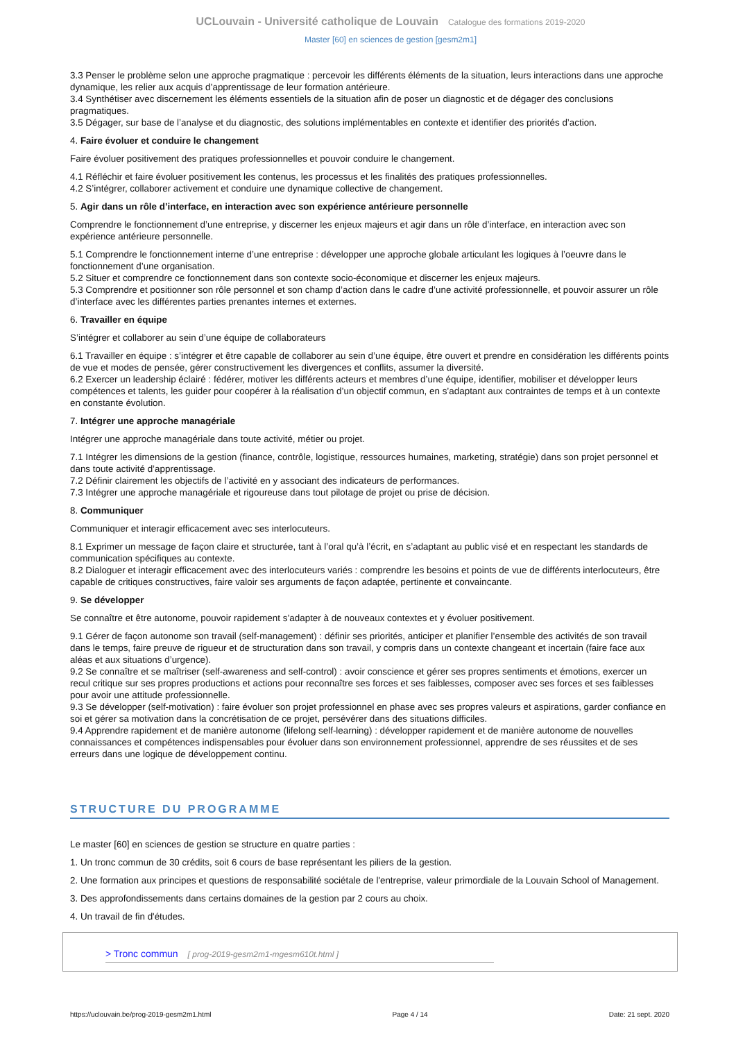UCLouvain - Université catholique de Louvain Catalogue des formations 2019-2020
Master [60] en sciences de gestion [gesm2m1]
3.3 Penser le problème selon une approche pragmatique : percevoir les différents éléments de la situation, leurs interactions dans une approche dynamique, les relier aux acquis d’apprentissage de leur formation antérieure.
3.4 Synthétiser avec discernement les éléments essentiels de la situation afin de poser un diagnostic et de dégager des conclusions pragmatiques.
3.5 Dégager, sur base de l’analyse et du diagnostic, des solutions implémentables en contexte et identifier des priorités d’action.
4. Faire évoluer et conduire le changement
Faire évoluer positivement des pratiques professionnelles et pouvoir conduire le changement.
4.1 Réfléchir et faire évoluer positivement les contenus, les processus et les finalités des pratiques professionnelles.
4.2 S’intégrer, collaborer activement et conduire une dynamique collective de changement.
5. Agir dans un rôle d’interface, en interaction avec son expérience antérieure personnelle
Comprendre le fonctionnement d’une entreprise, y discerner les enjeux majeurs et agir dans un rôle d’interface, en interaction avec son expérience antérieure personnelle.
5.1 Comprendre le fonctionnement interne d’une entreprise : développer une approche globale articulant les logiques à l’oeuvre dans le fonctionnement d’une organisation.
5.2 Situer et comprendre ce fonctionnement dans son contexte socio-économique et discerner les enjeux majeurs.
5.3 Comprendre et positionner son rôle personnel et son champ d’action dans le cadre d’une activité professionnelle, et pouvoir assurer un rôle d’interface avec les différentes parties prenantes internes et externes.
6. Travailler en équipe
S’intégrer et collaborer au sein d’une équipe de collaborateurs
6.1 Travailler en équipe : s’intégrer et être capable de collaborer au sein d’une équipe, être ouvert et prendre en considération les différents points de vue et modes de pensée, gérer constructivement les divergences et conflits, assumer la diversité.
6.2 Exercer un leadership éclairé : fédérer, motiver les différents acteurs et membres d’une équipe, identifier, mobiliser et développer leurs compétences et talents, les guider pour coopérer à la réalisation d’un objectif commun, en s’adaptant aux contraintes de temps et à un contexte en constante évolution.
7. Intégrer une approche managériale
Intégrer une approche managériale dans toute activité, métier ou projet.
7.1 Intégrer les dimensions de la gestion (finance, contrôle, logistique, ressources humaines, marketing, stratégie) dans son projet personnel et dans toute activité d’apprentissage.
7.2 Définir clairement les objectifs de l’activité en y associant des indicateurs de performances.
7.3 Intégrer une approche managériale et rigoureuse dans tout pilotage de projet ou prise de décision.
8. Communiquer
Communiquer et interagir efficacement avec ses interlocuteurs.
8.1 Exprimer un message de façon claire et structurée, tant à l’oral qu’à l’écrit, en s’adaptant au public visé et en respectant les standards de communication spécifiques au contexte.
8.2 Dialoguer et interagir efficacement avec des interlocuteurs variés : comprendre les besoins et points de vue de différents interlocuteurs, être capable de critiques constructives, faire valoir ses arguments de façon adaptée, pertinente et convaincante.
9. Se développer
Se connaître et être autonome, pouvoir rapidement s’adapter à de nouveaux contextes et y évoluer positivement.
9.1 Gérer de façon autonome son travail (self-management) : définir ses priorités, anticiper et planifier l’ensemble des activités de son travail dans le temps, faire preuve de rigueur et de structuration dans son travail, y compris dans un contexte changeant et incertain (faire face aux aléas et aux situations d’urgence).
9.2 Se connaître et se maîtriser (self-awareness and self-control) : avoir conscience et gérer ses propres sentiments et émotions, exercer un recul critique sur ses propres productions et actions pour reconnaître ses forces et ses faiblesses, composer avec ses forces et ses faiblesses pour avoir une attitude professionnelle.
9.3 Se développer (self-motivation) : faire évoluer son projet professionnel en phase avec ses propres valeurs et aspirations, garder confiance en soi et gérer sa motivation dans la concrétisation de ce projet, persévérer dans des situations difficiles.
9.4 Apprendre rapidement et de manière autonome (lifelong self-learning) : développer rapidement et de manière autonome de nouvelles connaissances et compétences indispensables pour évoluer dans son environnement professionnel, apprendre de ses réussites et de ses erreurs dans une logique de développement continu.
STRUCTURE DU PROGRAMME
Le master [60] en sciences de gestion se structure en quatre parties :
1. Un tronc commun de 30 crédits, soit 6 cours de base représentant les piliers de la gestion.
2. Une formation aux principes et questions de responsabilité sociétale de l'entreprise, valeur primordiale de la Louvain School of Management.
3. Des approfondissements dans certains domaines de la gestion par 2 cours au choix.
4. Un travail de fin d'études.
> Tronc commun [ prog-2019-gesm2m1-mgesm610t.html ]
https://uclouvain.be/prog-2019-gesm2m1.html Page 4 / 14 Date: 21 sept. 2020